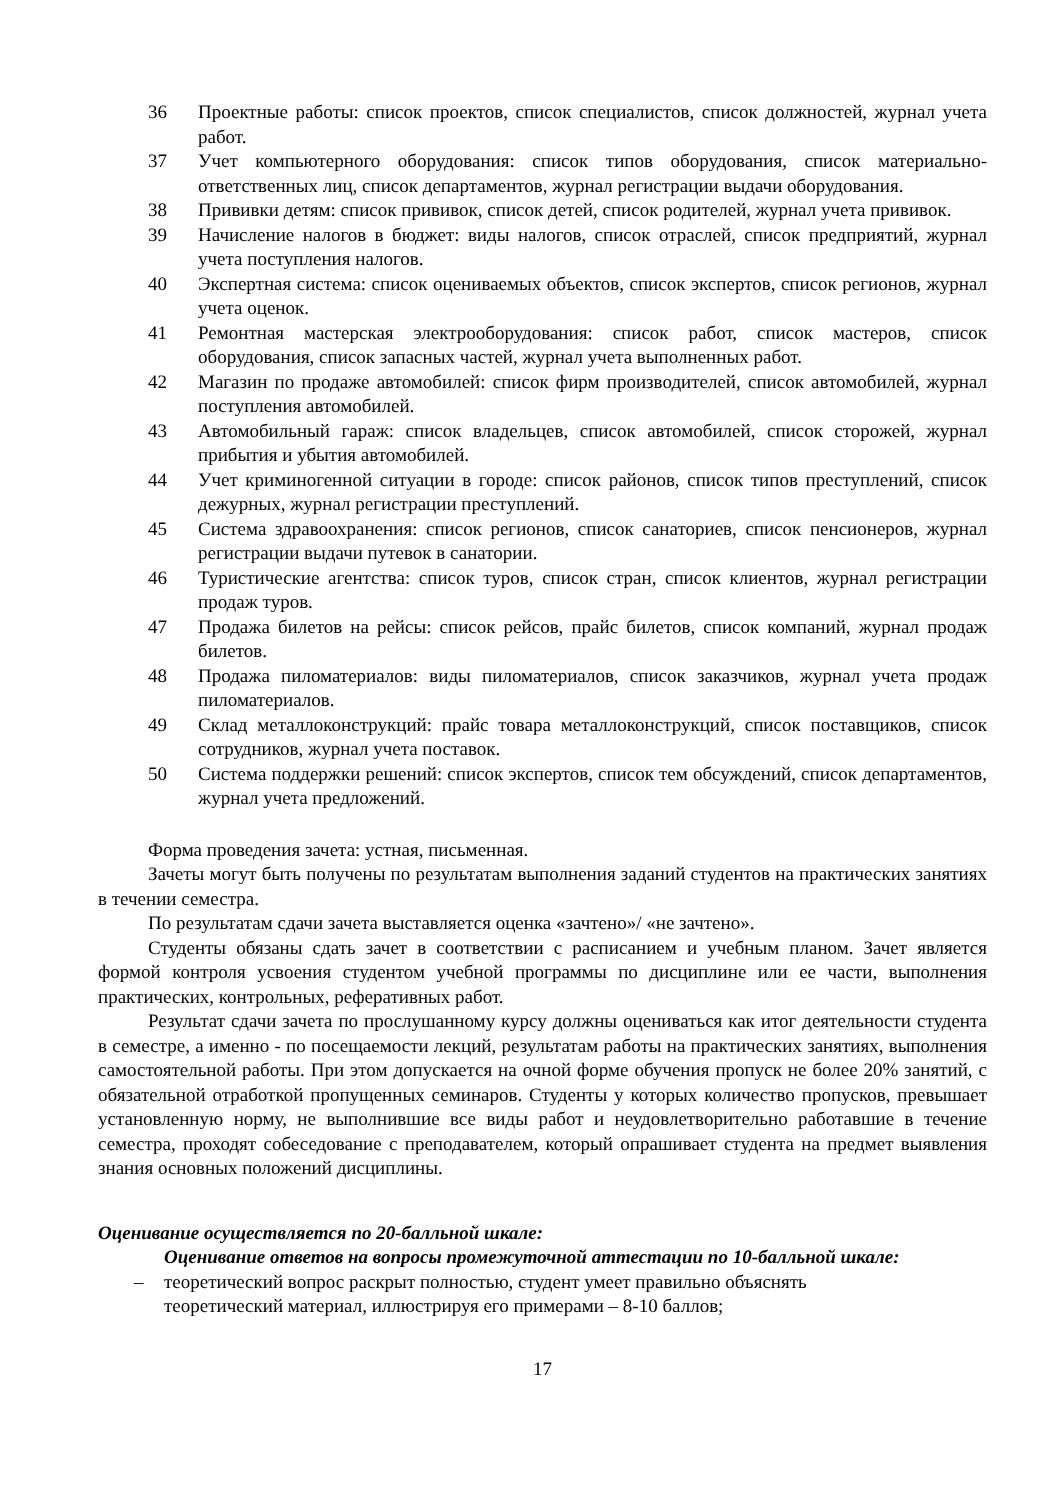36 Проектные работы: список проектов, список специалистов, список должностей, журнал учета работ.
37 Учет компьютерного оборудования: список типов оборудования, список материально-ответственных лиц, список департаментов, журнал регистрации выдачи оборудования.
38 Прививки детям: список прививок, список детей, список родителей, журнал учета прививок.
39 Начисление налогов в бюджет: виды налогов, список отраслей, список предприятий, журнал учета поступления налогов.
40 Экспертная система: список оцениваемых объектов, список экспертов, список регионов, журнал учета оценок.
41 Ремонтная мастерская электрооборудования: список работ, список мастеров, список оборудования, список запасных частей, журнал учета выполненных работ.
42 Магазин по продаже автомобилей: список фирм производителей, список автомобилей, журнал поступления автомобилей.
43 Автомобильный гараж: список владельцев, список автомобилей, список сторожей, журнал прибытия и убытия автомобилей.
44 Учет криминогенной ситуации в городе: список районов, список типов преступлений, список дежурных, журнал регистрации преступлений.
45 Система здравоохранения: список регионов, список санаториев, список пенсионеров, журнал регистрации выдачи путевок в санатории.
46 Туристические агентства: список туров, список стран, список клиентов, журнал регистрации продаж туров.
47 Продажа билетов на рейсы: список рейсов, прайс билетов, список компаний, журнал продаж билетов.
48 Продажа пиломатериалов: виды пиломатериалов, список заказчиков, журнал учета продаж пиломатериалов.
49 Склад металлоконструкций: прайс товара металлоконструкций, список поставщиков, список сотрудников, журнал учета поставок.
50 Система поддержки решений: список экспертов, список тем обсуждений, список департаментов, журнал учета предложений.
Форма проведения зачета: устная, письменная.
Зачеты могут быть получены по результатам выполнения заданий студентов на практических занятиях в течении семестра.
По результатам сдачи зачета выставляется оценка «зачтено»/ «не зачтено».
Студенты обязаны сдать зачет в соответствии с расписанием и учебным планом. Зачет является формой контроля усвоения студентом учебной программы по дисциплине или ее части, выполнения практических, контрольных, реферативных работ.
Результат сдачи зачета по прослушанному курсу должны оцениваться как итог деятельности студента в семестре, а именно - по посещаемости лекций, результатам работы на практических занятиях, выполнения самостоятельной работы. При этом допускается на очной форме обучения пропуск не более 20% занятий, с обязательной отработкой пропущенных семинаров. Студенты у которых количество пропусков, превышает установленную норму, не выполнившие все виды работ и неудовлетворительно работавшие в течение семестра, проходят собеседование с преподавателем, который опрашивает студента на предмет выявления знания основных положений дисциплины.
Оценивание осуществляется по 20-балльной шкале:
Оценивание ответов на вопросы промежуточной аттестации по 10-балльной шкале:
– теоретический вопрос раскрыт полностью, студент умеет правильно объяснять
теоретический материал, иллюстрируя его примерами – 8-10 баллов;
17